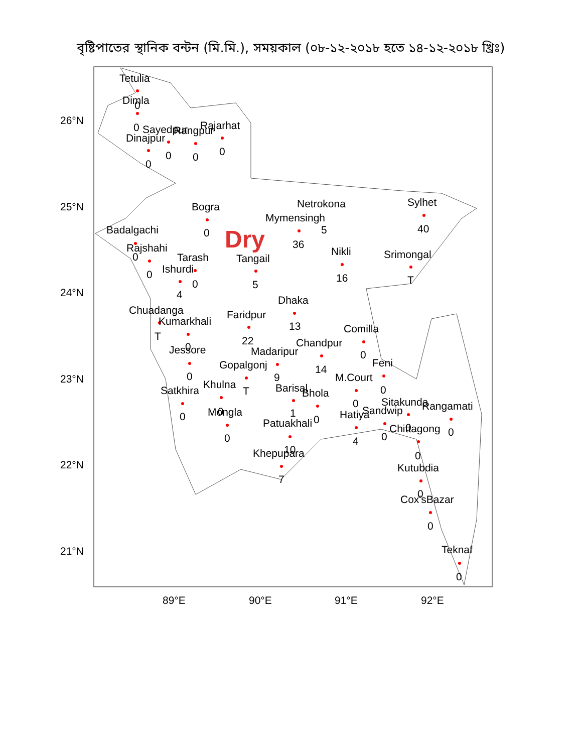বৃষ্টিপাতের স্থানিক বন্টন (মি.মি.), সময়কাল (০৮-১২-২০১৮ হতে ১৪-১২-২০১৮ খ্রিঃ)
26°N
25°N
24°N
23°N
22°N
21°N
89°E
90°E
91°E
92°E
Dry
Tetulia
Dimla
0
0
Sayedpur
Rangpur
Rajarhat
Dinajpur
0
0
0
0
Bogra
Netrokona
Sylhet
Mymensingh
5
40
Badalgachi
0
36
Rajshahi
0
Nikli
Srimongal
Tarash
Tangail
Ishurdi
0
0
5
16
T
4
Dhaka
Chuadanga
Faridpur
Kumarkhali
13
Comilla
T
22
Chandpur
0
Jessore
Madaripur
0
Feni
Gopalgonj
14
0
9
M.Court
Khulna
T
Barisal
0
Satkhira
Bhola
0
Sitakunda
Rangamati
0
Mongla
Sandwip
1
Hatiya
0
0
Patuakhali
0
Chittagong
0
0
0
4
10
Khepupara
0
Kutubdia
7
0
Cox'sBazar
0
Teknaf
0